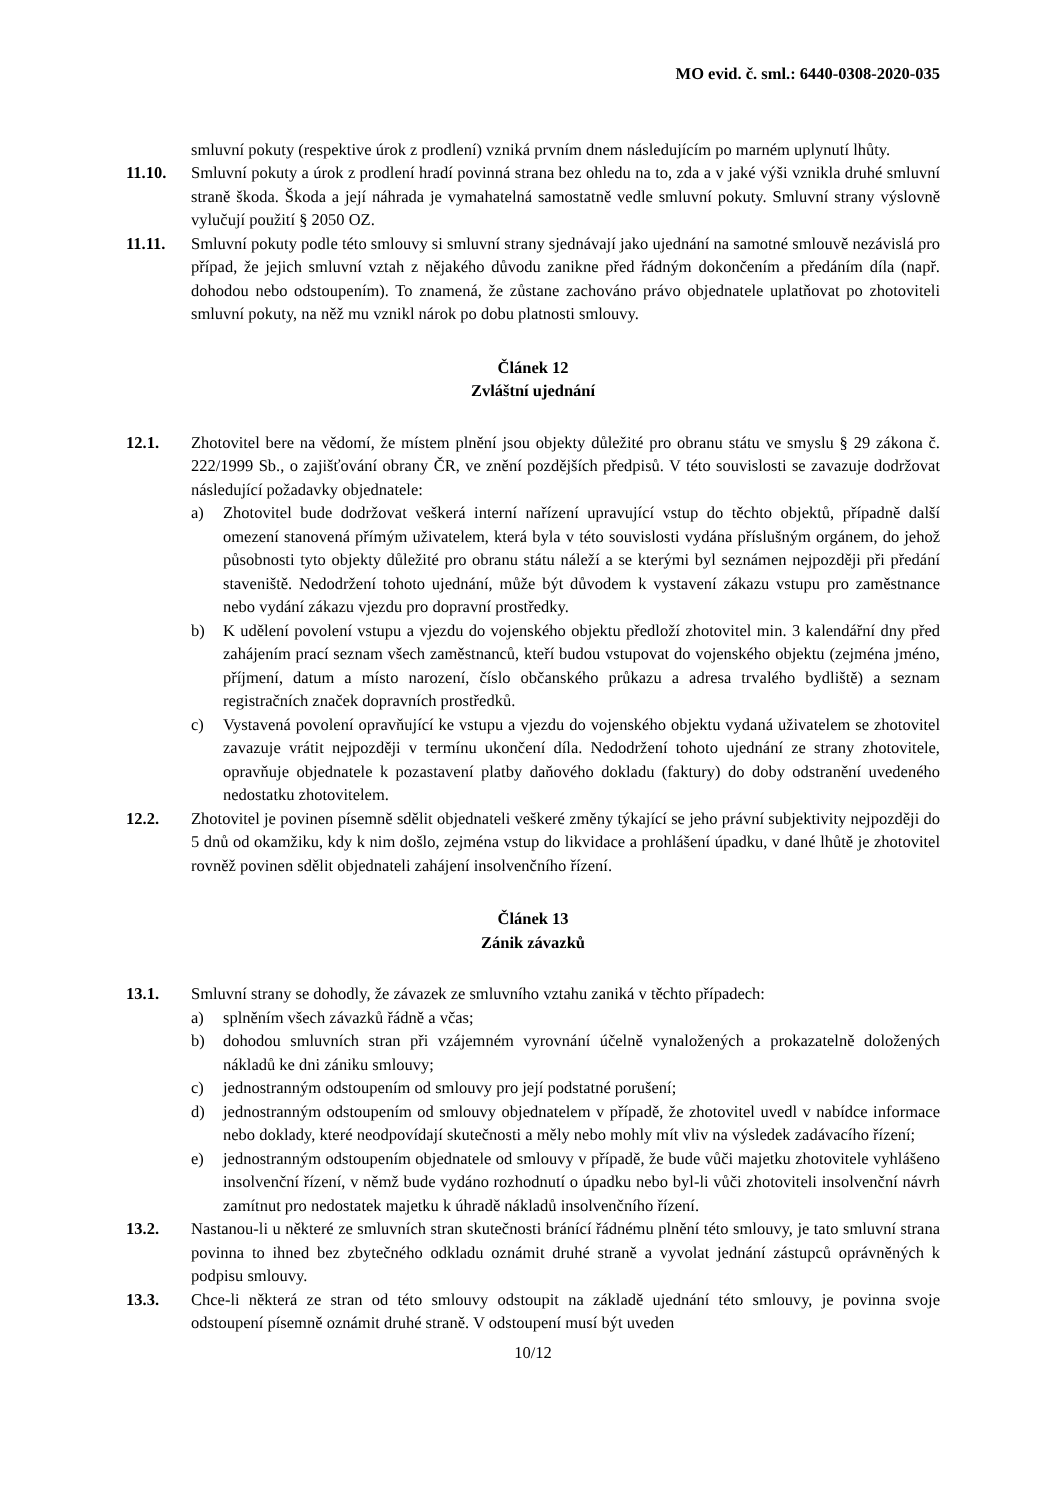MO evid. č. sml.: 6440-0308-2020-035
smluvní pokuty (respektive úrok z prodlení) vzniká prvním dnem následujícím po marném uplynutí lhůty.
11.10. Smluvní pokuty a úrok z prodlení hradí povinná strana bez ohledu na to, zda a v jaké výši vznikla druhé smluvní straně škoda. Škoda a její náhrada je vymahatelná samostatně vedle smluvní pokuty. Smluvní strany výslovně vylučují použití § 2050 OZ.
11.11. Smluvní pokuty podle této smlouvy si smluvní strany sjednávají jako ujednání na samotné smlouvě nezávislá pro případ, že jejich smluvní vztah z nějakého důvodu zanikne před řádným dokončením a předáním díla (např. dohodou nebo odstoupením). To znamená, že zůstane zachováno právo objednatele uplatňovat po zhotoviteli smluvní pokuty, na něž mu vznikl nárok po dobu platnosti smlouvy.
Článek 12
Zvláštní ujednání
12.1. Zhotovitel bere na vědomí, že místem plnění jsou objekty důležité pro obranu státu ve smyslu § 29 zákona č. 222/1999 Sb., o zajišťování obrany ČR, ve znění pozdějších předpisů. V této souvislosti se zavazuje dodržovat následující požadavky objednatele:
a) Zhotovitel bude dodržovat veškerá interní nařízení upravující vstup do těchto objektů, případně další omezení stanovená přímým uživatelem, která byla v této souvislosti vydána příslušným orgánem, do jehož působnosti tyto objekty důležité pro obranu státu náleží a se kterými byl seznámen nejpozději při předání staveniště. Nedodržení tohoto ujednání, může být důvodem k vystavení zákazu vstupu pro zaměstnance nebo vydání zákazu vjezdu pro dopravní prostředky.
b) K udělení povolení vstupu a vjezdu do vojenského objektu předloží zhotovitel min. 3 kalendářní dny před zahájením prací seznam všech zaměstnanců, kteří budou vstupovat do vojenského objektu (zejména jméno, příjmení, datum a místo narození, číslo občanského průkazu a adresa trvalého bydliště) a seznam registračních značek dopravních prostředků.
c) Vystavená povolení opravňující ke vstupu a vjezdu do vojenského objektu vydaná uživatelem se zhotovitel zavazuje vrátit nejpozději v termínu ukončení díla. Nedodržení tohoto ujednání ze strany zhotovitele, opravňuje objednatele k pozastavení platby daňového dokladu (faktury) do doby odstranění uvedeného nedostatku zhotovitelem.
12.2. Zhotovitel je povinen písemně sdělit objednateli veškeré změny týkající se jeho právní subjektivity nejpozději do 5 dnů od okamžiku, kdy k nim došlo, zejména vstup do likvidace a prohlášení úpadku, v dané lhůtě je zhotovitel rovněž povinen sdělit objednateli zahájení insolvenčního řízení.
Článek 13
Zánik závazků
13.1. Smluvní strany se dohodly, že závazek ze smluvního vztahu zaniká v těchto případech:
a) splněním všech závazků řádně a včas;
b) dohodou smluvních stran při vzájemném vyrovnání účelně vynaložených a prokazatelně doložených nákladů ke dni zániku smlouvy;
c) jednostranným odstoupením od smlouvy pro její podstatné porušení;
d) jednostranným odstoupením od smlouvy objednatelem v případě, že zhotovitel uvedl v nabídce informace nebo doklady, které neodpovídají skutečnosti a měly nebo mohly mít vliv na výsledek zadávacího řízení;
e) jednostranným odstoupením objednatele od smlouvy v případě, že bude vůči majetku zhotovitele vyhlášeno insolvenční řízení, v němž bude vydáno rozhodnutí o úpadku nebo byl-li vůči zhotoviteli insolvenční návrh zamítnut pro nedostatek majetku k úhradě nákladů insolvenčního řízení.
13.2. Nastanou-li u některé ze smluvních stran skutečnosti bránící řádnému plnění této smlouvy, je tato smluvní strana povinna to ihned bez zbytečného odkladu oznámit druhé straně a vyvolat jednání zástupců oprávněných k podpisu smlouvy.
13.3. Chce-li některá ze stran od této smlouvy odstoupit na základě ujednání této smlouvy, je povinna svoje odstoupení písemně oznámit druhé straně. V odstoupení musí být uveden
10/12